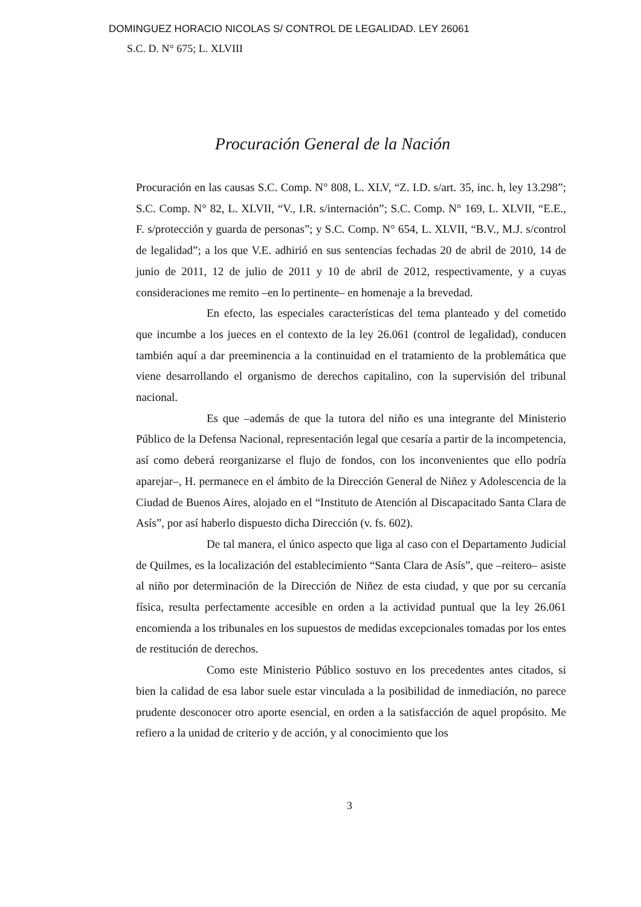DOMINGUEZ HORACIO NICOLAS S/ CONTROL DE LEGALIDAD. LEY 26061
S.C. D. N° 675; L. XLVIII
Procuración General de la Nación
Procuración en las causas S.C. Comp. N° 808, L. XLV, “Z. I.D. s/art. 35, inc. h, ley 13.298”; S.C. Comp. N° 82, L. XLVII, “V., I.R. s/internación”; S.C. Comp. N° 169, L. XLVII, “E.E., F. s/protección y guarda de personas”; y S.C. Comp. N° 654, L. XLVII, “B.V., M.J. s/control de legalidad”; a los que V.E. adhirió en sus sentencias fechadas 20 de abril de 2010, 14 de junio de 2011, 12 de julio de 2011 y 10 de abril de 2012, respectivamente, y a cuyas consideraciones me remito –en lo pertinente– en homenaje a la brevedad.
En efecto, las especiales características del tema planteado y del cometido que incumbe a los jueces en el contexto de la ley 26.061 (control de legalidad), conducen también aquí a dar preeminencia a la continuidad en el tratamiento de la problemática que viene desarrollando el organismo de derechos capitalino, con la supervisión del tribunal nacional.
Es que –además de que la tutora del niño es una integrante del Ministerio Público de la Defensa Nacional, representación legal que cesaría a partir de la incompetencia, así como deberá reorganizarse el flujo de fondos, con los inconvenientes que ello podría aparejar–, H. permanece en el ámbito de la Dirección General de Niñez y Adolescencia de la Ciudad de Buenos Aires, alojado en el “Instituto de Atención al Discapacitado Santa Clara de Asís”, por así haberlo dispuesto dicha Dirección (v. fs. 602).
De tal manera, el único aspecto que liga al caso con el Departamento Judicial de Quilmes, es la localización del establecimiento “Santa Clara de Asís”, que –reitero– asiste al niño por determinación de la Dirección de Niñez de esta ciudad, y que por su cercanía física, resulta perfectamente accesible en orden a la actividad puntual que la ley 26.061 encomienda a los tribunales en los supuestos de medidas excepcionales tomadas por los entes de restitución de derechos.
Como este Ministerio Público sostuvo en los precedentes antes citados, si bien la calidad de esa labor suele estar vinculada a la posibilidad de inmediación, no parece prudente desconocer otro aporte esencial, en orden a la satisfacción de aquel propósito. Me refiero a la unidad de criterio y de acción, y al conocimiento que los
3